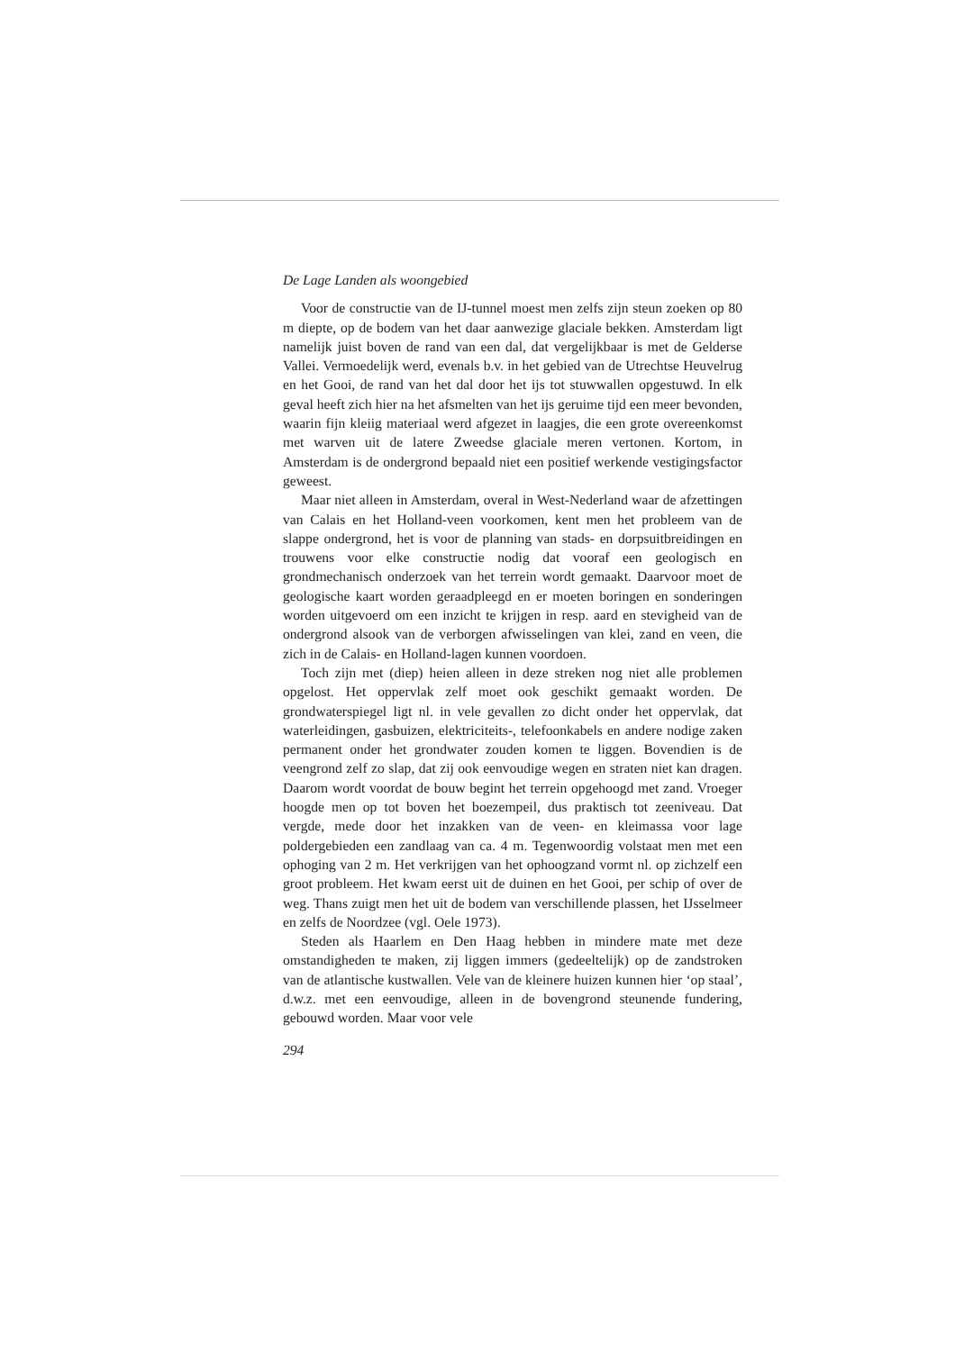De Lage Landen als woongebied
Voor de constructie van de IJ-tunnel moest men zelfs zijn steun zoeken op 80 m diepte, op de bodem van het daar aanwezige glaciale bekken. Amsterdam ligt namelijk juist boven de rand van een dal, dat vergelijkbaar is met de Gelderse Vallei. Vermoedelijk werd, evenals b.v. in het gebied van de Utrechtse Heuvelrug en het Gooi, de rand van het dal door het ijs tot stuwwallen opgestuwd. In elk geval heeft zich hier na het afsmelten van het ijs geruime tijd een meer bevonden, waarin fijn kleiig materiaal werd afgezet in laagjes, die een grote overeenkomst met warven uit de latere Zweedse glaciale meren vertonen. Kortom, in Amsterdam is de ondergrond bepaald niet een positief werkende vestigingsfactor geweest.
Maar niet alleen in Amsterdam, overal in West-Nederland waar de afzettingen van Calais en het Holland-veen voorkomen, kent men het probleem van de slappe ondergrond, het is voor de planning van stads- en dorpsuitbreidingen en trouwens voor elke constructie nodig dat vooraf een geologisch en grondmechanisch onderzoek van het terrein wordt gemaakt. Daarvoor moet de geologische kaart worden geraadpleegd en er moeten boringen en sonderingen worden uitgevoerd om een inzicht te krijgen in resp. aard en stevigheid van de ondergrond alsook van de verborgen afwisselingen van klei, zand en veen, die zich in de Calais- en Holland-lagen kunnen voordoen.
Toch zijn met (diep) heien alleen in deze streken nog niet alle problemen opgelost. Het oppervlak zelf moet ook geschikt gemaakt worden. De grondwaterspiegel ligt nl. in vele gevallen zo dicht onder het oppervlak, dat waterleidingen, gasbuizen, elektriciteits-, telefoonkabels en andere nodige zaken permanent onder het grondwater zouden komen te liggen. Bovendien is de veengrond zelf zo slap, dat zij ook eenvoudige wegen en straten niet kan dragen. Daarom wordt voordat de bouw begint het terrein opgehoogd met zand. Vroeger hoogde men op tot boven het boezempeil, dus praktisch tot zeeniveau. Dat vergde, mede door het inzakken van de veen- en kleimassa voor lage poldergebieden een zandlaag van ca. 4 m. Tegenwoordig volstaat men met een ophoging van 2 m. Het verkrijgen van het ophoogzand vormt nl. op zichzelf een groot probleem. Het kwam eerst uit de duinen en het Gooi, per schip of over de weg. Thans zuigt men het uit de bodem van verschillende plassen, het IJsselmeer en zelfs de Noordzee (vgl. Oele 1973).
Steden als Haarlem en Den Haag hebben in mindere mate met deze omstandigheden te maken, zij liggen immers (gedeeltelijk) op de zandstroken van de atlantische kustwallen. Vele van de kleinere huizen kunnen hier ‘op staal’, d.w.z. met een eenvoudige, alleen in de bovengrond steunende fundering, gebouwd worden. Maar voor vele
294